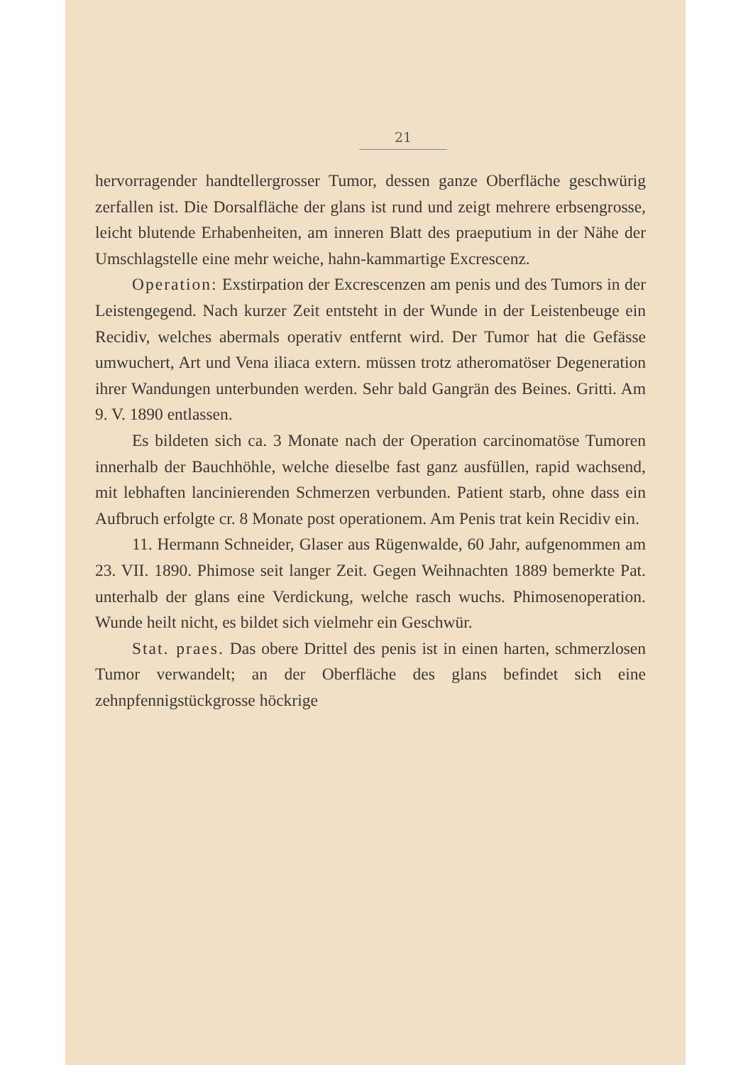21
hervorragender handtellergrosser Tumor, dessen ganze Oberfläche geschwürig zerfallen ist. Die Dorsalfläche der glans ist rund und zeigt mehrere erbsengrosse, leicht blutende Erhabenheiten, am inneren Blatt des praeputium in der Nähe der Umschlagstelle eine mehr weiche, hahn-kammartige Excrescenz.
Operation: Exstirpation der Excrescenzen am penis und des Tumors in der Leistengegend. Nach kurzer Zeit entsteht in der Wunde in der Leistenbeuge ein Recidiv, welches abermals operativ entfernt wird. Der Tumor hat die Gefässe umwuchert, Art und Vena iliaca extern. müssen trotz atheromatöser Degeneration ihrer Wandungen unterbunden werden. Sehr bald Gangrän des Beines. Gritti. Am 9. V. 1890 entlassen.
Es bildeten sich ca. 3 Monate nach der Operation carcinomatöse Tumoren innerhalb der Bauchhöhle, welche dieselbe fast ganz ausfüllen, rapid wachsend, mit lebhaften lancinierenden Schmerzen verbunden. Patient starb, ohne dass ein Aufbruch erfolgte cr. 8 Monate post operationem. Am Penis trat kein Recidiv ein.
11. Hermann Schneider, Glaser aus Rügenwalde, 60 Jahr, aufgenommen am 23. VII. 1890. Phimose seit langer Zeit. Gegen Weihnachten 1889 bemerkte Pat. unterhalb der glans eine Verdickung, welche rasch wuchs. Phimosenoperation. Wunde heilt nicht, es bildet sich vielmehr ein Geschwür.
Stat. praes. Das obere Drittel des penis ist in einen harten, schmerzlosen Tumor verwandelt; an der Oberfläche des glans befindet sich eine zehnpfennigstückgrosse höckrige